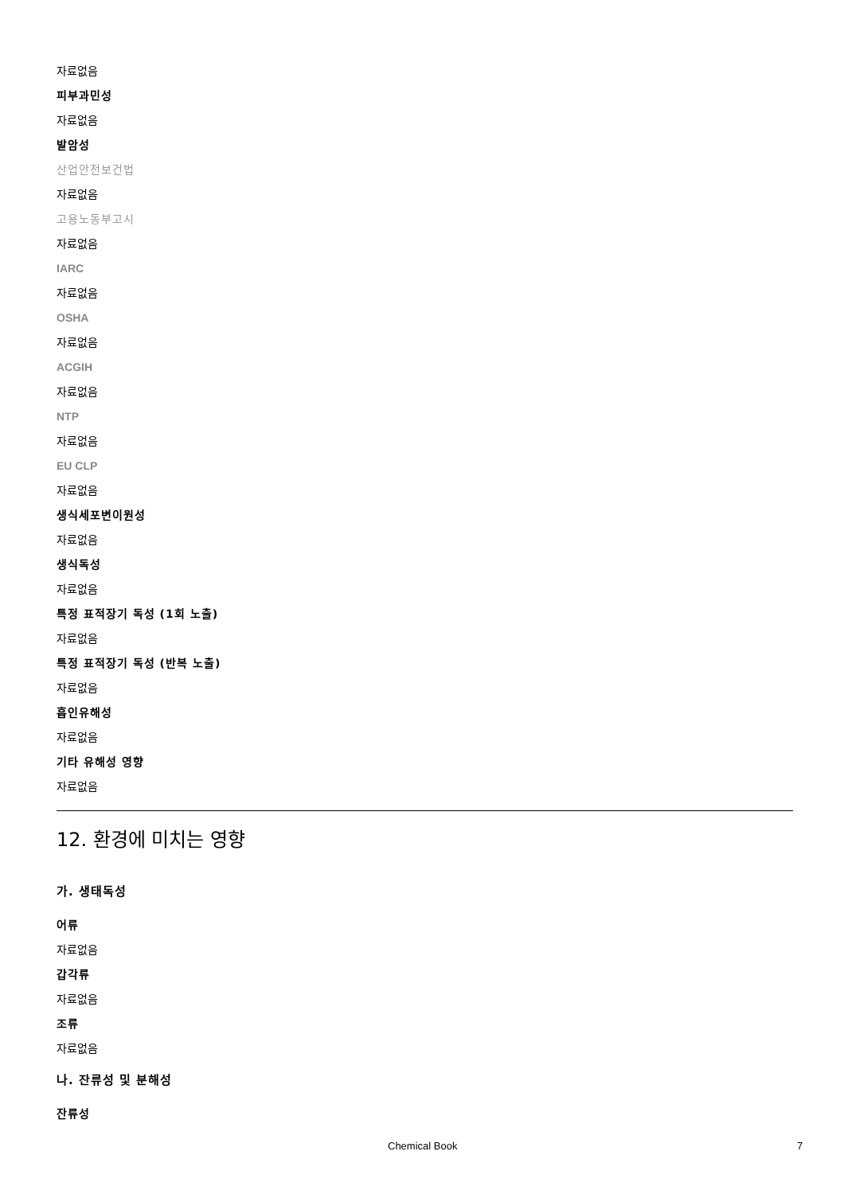자료없음
피부과민성
자료없음
발암성
산업안전보건법
자료없음
고용노동부고시
자료없음
IARC
자료없음
OSHA
자료없음
ACGIH
자료없음
NTP
자료없음
EU CLP
자료없음
생식세포변이원성
자료없음
생식독성
자료없음
특정 표적장기 독성 (1회 노출)
자료없음
특정 표적장기 독성 (반복 노출)
자료없음
흡인유해성
자료없음
기타 유해성 영향
자료없음
12. 환경에 미치는 영향
가. 생태독성
어류
자료없음
갑각류
자료없음
조류
자료없음
나. 잔류성 및 분해성
잔류성
Chemical Book 7